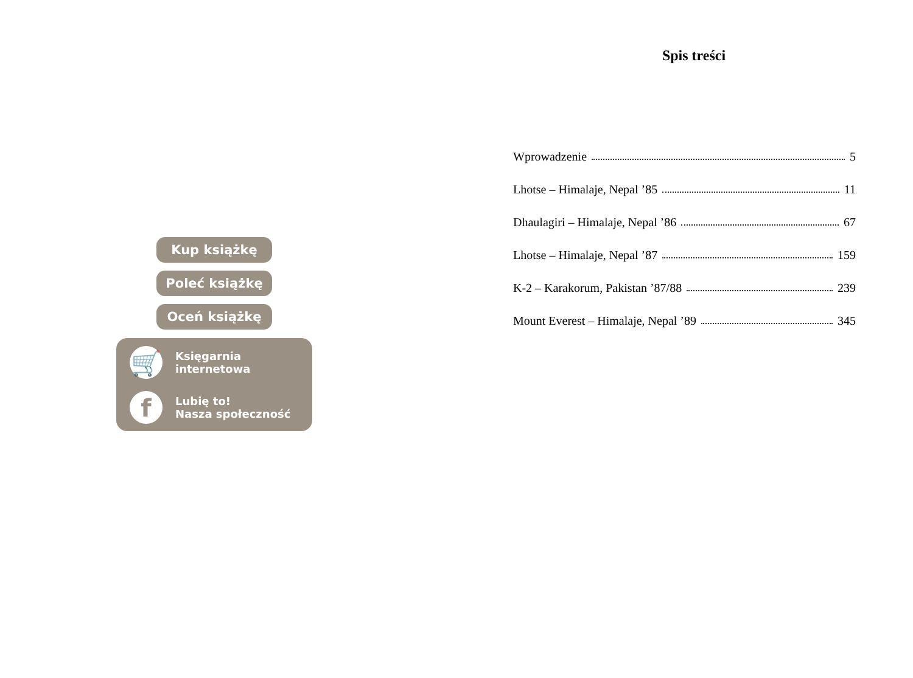Kup książkę
Poleć książkę
Oceń książkę
🛒
Księgarnia
internetowa
f
Lubię to!
Nasza społeczność
Spis treści
Wprowadzenie 5
Lhotse – Himalaje, Nepal ’85 11
Dhaulagiri – Himalaje, Nepal ’86 67
Lhotse – Himalaje, Nepal ’87 159
K-2 – Karakorum, Pakistan ’87/88 239
Mount Everest – Himalaje, Nepal ’89 345